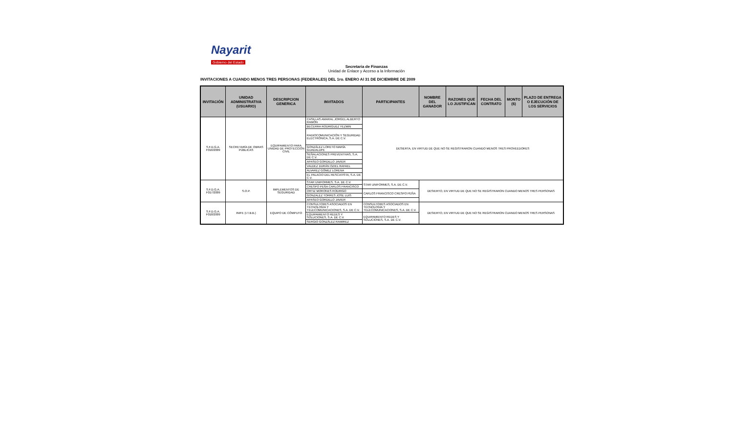Nayarit
Gobierno del Estado
Secretaria de Finanzas
Unidad de Enlace y Acceso a la Información
INVITACIONES A CUANDO MENOS TRES PERSONAS (FEDERALES) DEL 1ro. ENERO Al 31 DE DICIEMBRE DE 2009
| INVITACIÓN | UNIDAD ADMINISTRATIVA (USUARIO) | DESCRIPCION GENERICA | INVITADOS | PARTICIPANTES | NOMBRE DEL GANADOR | RAZONES QUE LO JUSTIFICAN | FECHA DEL CONTRATO | MONTO ($) | PLAZO DE ENTREGA O EJECUCIÓN DE LOS SERVICIOS |
| --- | --- | --- | --- | --- | --- | --- | --- | --- | --- |
| S.F.D.G.A. F016/2009 | SECRETARÍA DE OBRAS PÚBLICAS | EQUIPAMIENTO PARA UNIDAD DE PROTECCIÓN CIVIL | CASILLAS AMARAL JORGEL ALBERTO RAMÓN | DESIERTA, EN VIRTUD DE QUE NO SE REGISTRARON CUANDO MENOS TRES PROVEEDORES | | | | | |
| | | | BECERRA RODRIGUEZ YEZMIN | | | | | | |
| | | | RADIOCOMUNICACIÓN Y SEGURIDAD ELECTRÓNICA, S.A. DE C.V. | | | | | | |
| | | | GONZÁLEZ LORETO MARÍA GUADALUPE | | | | | | |
| | | | SEÑALACIONES PREVENTIVAS, S.A. DE C.V. | | | | | | |
| | | | APASEO GORDILLO JAVIER | | | | | | |
| | | | VALDEZ DURÁN OZIEL RAFAEL | | | | | | |
| | | | ÁLVAREZ GÓMEZ LORENA | | | | | | |
| | | | EL PALACIO DEL RESCATISTA, S.A. DE C.V. | | | | | | |
| S.F.D.G.A. F017/2009 | S.O.P. | IMPLEMENTOS DE SEGURIDAD | STAR UNIFORMES, S.A. DE C.V. | STAR UNIFORMES, S.A. DE C.V. | DESIERTO, EN VIRTUD DE QUE NO SE REGISTRARON CUANDO MENOS TRES PERSONAS | | | | |
| | | | CRESPO PEÑA CARLOS FRANCISCO | | | | | | |
| | | | ORTIZ MORONES RODRIGO | CARLOS FRANCISCO CRESPO PEÑA | | | | | |
| | | | GONZALEZ TORRES JOSE LUIS | | | | | | |
| | | | APASEO GORDILLO JAVIER | | | | | | |
| S.F.D.G.A. F018/2009 | INIFE (I.T.B.B.) | EQUIPO DE CÓMPUTO | CONSULTORES ASOCIADOS EN TECNOLOGÍA Y TELECOMUNICACIONES, S.A. DE C.V. | CONSULTORES ASOCIADOS EN TECNOLOGÍA Y TELECOMUNICACIONES, S.A. DE C.V. | DESIERTO, EN VIRTUD DE QUE NO SE REGISTRARON CUANDO MENOS TRES PERSONAS | | | | |
| | | | EQUIPAMIENTO REDES Y SOLUCIONES, S.A. DE C.V. | EQUIPAMIENTO REDES Y SOLUCIONES, S.A. DE C.V. | | | | | |
| | | | SERGIO GONZÁLEZ RAMIREZ | | | | | | |